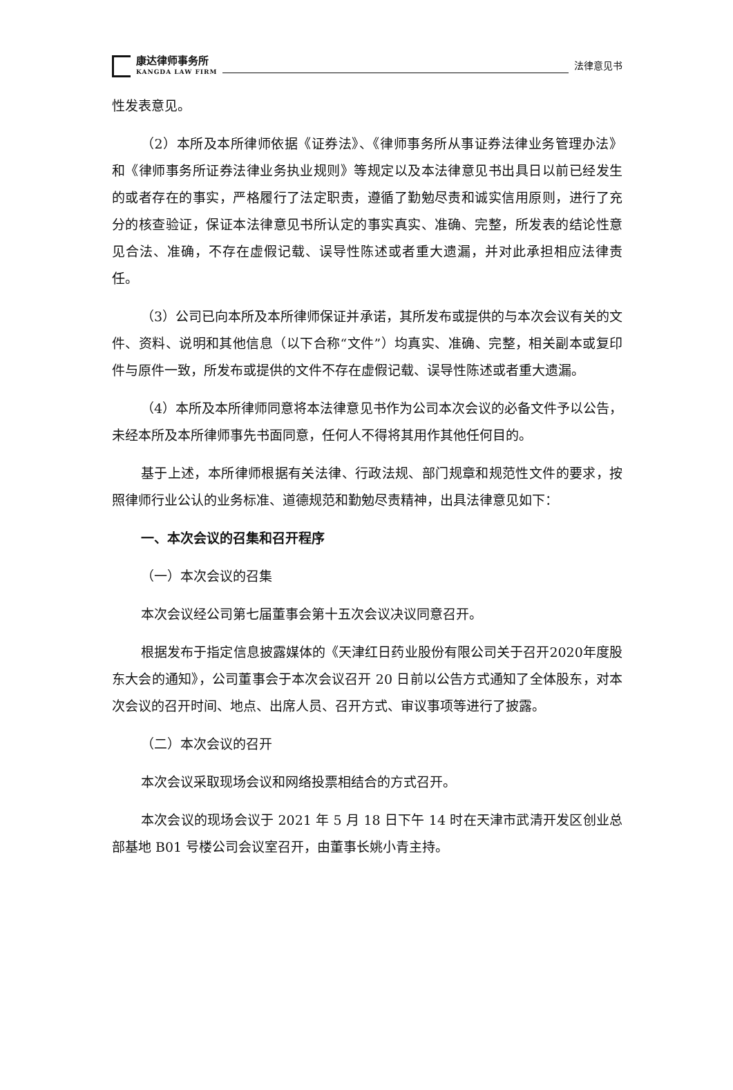康达律师事务所
KANGDA LAW FIRM
法律意见书
性发表意见。
（2）本所及本所律师依据《证券法》、《律师事务所从事证券法律业务管理办法》和《律师事务所证券法律业务执业规则》等规定以及本法律意见书出具日以前已经发生的或者存在的事实，严格履行了法定职责，遵循了勤勉尽责和诚实信用原则，进行了充分的核查验证，保证本法律意见书所认定的事实真实、准确、完整，所发表的结论性意见合法、准确，不存在虚假记载、误导性陈述或者重大遗漏，并对此承担相应法律责任。
（3）公司已向本所及本所律师保证并承诺，其所发布或提供的与本次会议有关的文件、资料、说明和其他信息（以下合称“文件”）均真实、准确、完整，相关副本或复印件与原件一致，所发布或提供的文件不存在虚假记载、误导性陈述或者重大遗漏。
（4）本所及本所律师同意将本法律意见书作为公司本次会议的必备文件予以公告，未经本所及本所律师事先书面同意，任何人不得将其用作其他任何目的。
基于上述，本所律师根据有关法律、行政法规、部门规章和规范性文件的要求，按照律师行业公认的业务标准、道德规范和勤勉尽责精神，出具法律意见如下：
一、本次会议的召集和召开程序
（一）本次会议的召集
本次会议经公司第七届董事会第十五次会议决议同意召开。
根据发布于指定信息披露媒体的《天津红日药业股份有限公司关于召开2020年度股东大会的通知》，公司董事会于本次会议召开 20 日前以公告方式通知了全体股东，对本次会议的召开时间、地点、出席人员、召开方式、审议事项等进行了披露。
（二）本次会议的召开
本次会议采取现场会议和网络投票相结合的方式召开。
本次会议的现场会议于 2021 年 5 月 18 日下午 14 时在天津市武清开发区创业总部基地 B01 号楼公司会议室召开，由董事长姚小青主持。